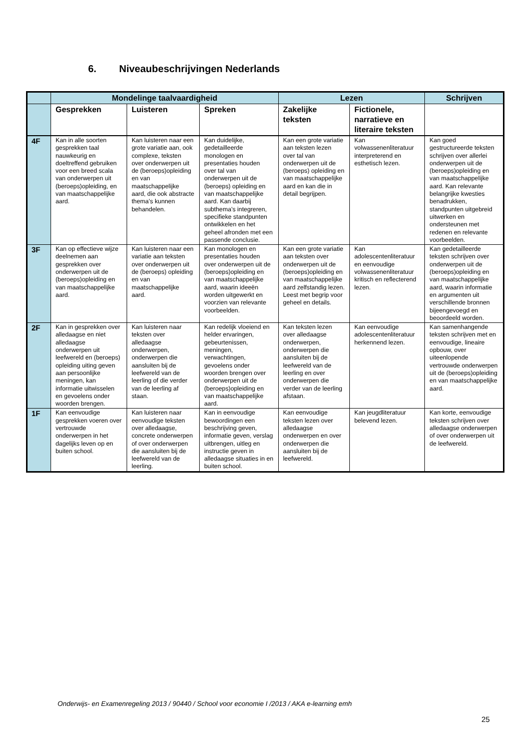6. Niveaubeschrijvingen Nederlands
| | Mondelinge taalvaardigheid | | | Lezen | | Schrijven |
| --- | --- | --- | --- | --- | --- | --- |
| | Gesprekken | Luisteren | Spreken | Zakelijke teksten | Fictionele, narratieve en literaire teksten | |
| 4F | Kan in alle soorten gesprekken taal nauwkeurig en doeltreffend gebruiken voor een breed scala van onderwerpen uit (beroeps)opleiding, en van maatschappelijke aard. | Kan luisteren naar een grote variatie aan, ook complexe, teksten over onderwerpen uit de (beroeps)opleiding en van maatschappelijke aard, die ook abstracte thema’s kunnen behandelen. | Kan duidelijke, gedetailleerde monologen en presentaties houden over tal van onderwerpen uit de (beroeps) opleiding en van maatschappelijke aard. Kan daarbij subthema’s integreren, specifieke standpunten ontwikkelen en het geheel afronden met een passende conclusie. | Kan een grote variatie aan teksten lezen over tal van onderwerpen uit de (beroeps) opleiding en van maatschappelijke aard en kan die in detail begrijpen. | Kan volwassenenliteratuur interpreterend en esthetisch lezen. | Kan goed gestructureerde teksten schrijven over allerlei onderwerpen uit de (beroeps)opleiding en van maatschappelijke aard. Kan relevante belangrijke kwesties benadrukken, standpunten uitgebreid uitwerken en ondersteunen met redenen en relevante voorbeelden. |
| 3F | Kan op effectieve wijze deelnemen aan gesprekken over onderwerpen uit de (beroeps)opleiding en van maatschappelijke aard. | Kan luisteren naar een variatie aan teksten over onderwerpen uit de (beroeps) opleiding en van maatschappelijke aard. | Kan monologen en presentaties houden over onderwerpen uit de (beroeps)opleiding en van maatschappelijke aard, waarin ideeën worden uitgewerkt en voorzien van relevante voorbeelden. | Kan een grote variatie aan teksten over onderwerpen uit de (beroeps)opleiding en van maatschappelijke aard zelfstandig lezen. Leest met begrip voor geheel en details. | Kan adolescentenliteratuur en eenvoudige volwassenenliteratuur kritisch en reflecterend lezen. | Kan gedetailleerde teksten schrijven over onderwerpen uit de (beroeps)opleiding en van maatschappelijke aard, waarin informatie en argumenten uit verschillende bronnen bijeengevoegd en beoordeeld worden. |
| 2F | Kan in gesprekken over alledaagse en niet alledaagse onderwerpen uit leefwereld en (beroeps) opleiding uiting geven aan persoonlijke meningen, kan informatie uitwisselen en gevoelens onder woorden brengen. | Kan luisteren naar teksten over alledaagse onderwerpen, onderwerpen die aansluiten bij de leefwereld van de leerling of die verder van de leerling af staan. | Kan redelijk vloeiend en helder ervaringen, gebeurtenissen, meningen, verwachtingen, gevoelens onder woorden brengen over onderwerpen uit de (beroeps)opleiding en van maatschappelijke aard. | Kan teksten lezen over alledaagse onderwerpen, onderwerpen die aansluiten bij de leefwereld van de leerling en over onderwerpen die verder van de leerling afstaan. | Kan eenvoudige adolescentenliteratuur herkennend lezen. | Kan samenhangende teksten schrijven met en eenvoudige, lineaire opbouw, over uiteenlopende vertrouwde onderwerpen uit de (beroeps)opleiding en van maatschappelijke aard. |
| 1F | Kan eenvoudige gesprekken voeren over vertrouwde onderwerpen in het dagelijks leven op en buiten school. | Kan luisteren naar eenvoudige teksten over alledaagse, concrete onderwerpen of over onderwerpen die aansluiten bij de leefwereld van de leerling. | Kan in eenvoudige bewoordingen een beschrijving geven, informatie geven, verslag uitbrengen, uitleg en instructie geven in alledaagse situaties in en buiten school. | Kan eenvoudige teksten lezen over alledaagse onderwerpen en over onderwerpen die aansluiten bij de leefwereld. | Kan jeugdliteratuur belevend lezen. | Kan korte, eenvoudige teksten schrijven over alledaagse onderwerpen of over onderwerpen uit de leefwereld. |
Onderwijs- en Examenregeling 2013 / 90440 / School voor economie I /2013 / AKA e-learning emh
25